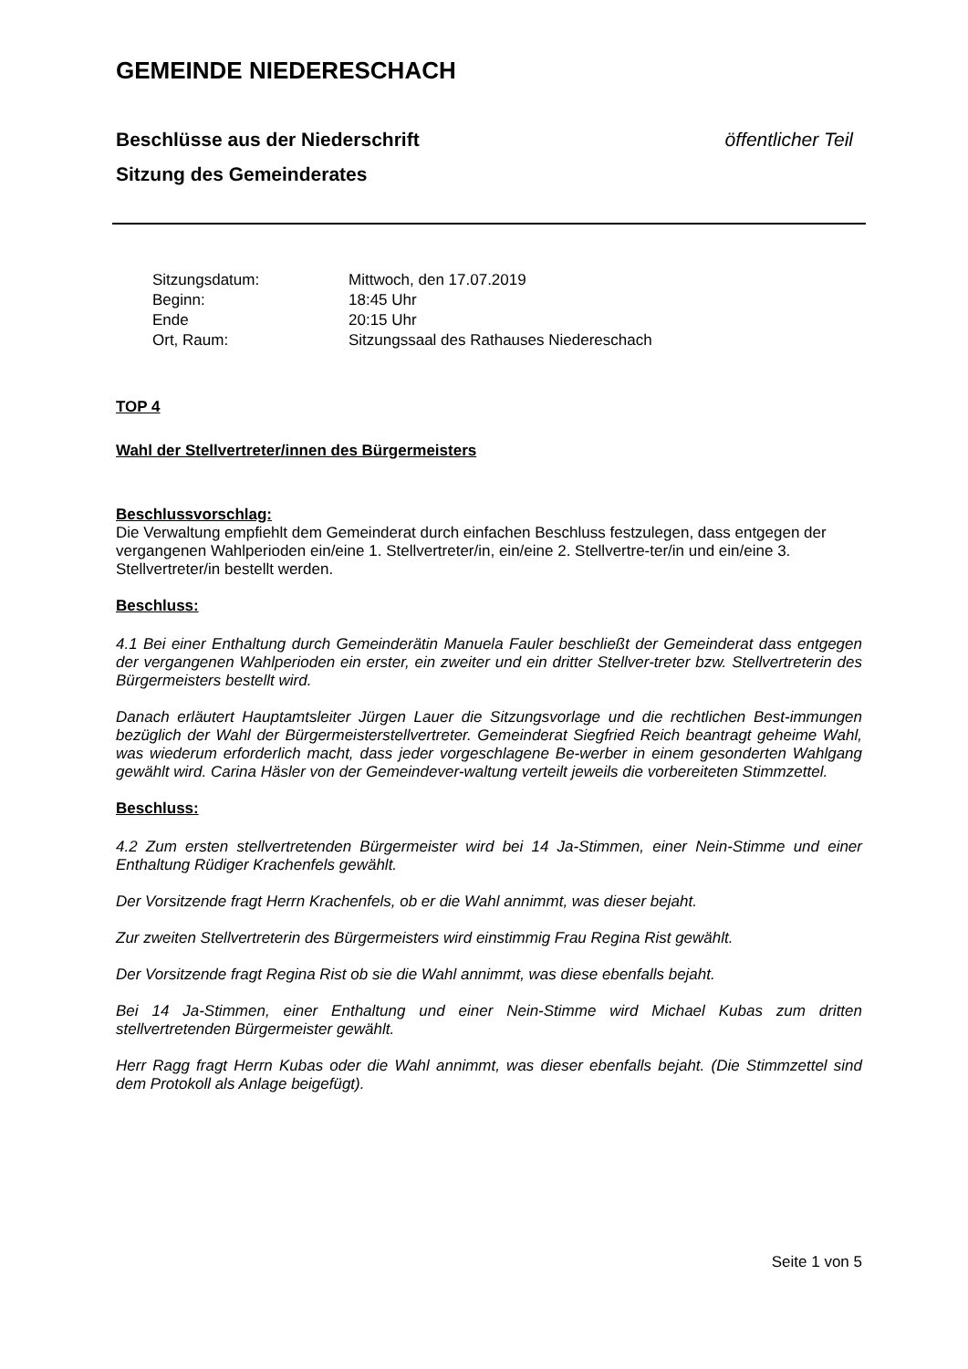GEMEINDE NIEDERESCHACH
Beschlüsse aus der Niederschrift
Sitzung des Gemeinderates öffentlicher Teil
| Sitzungsdatum: | Mittwoch, den 17.07.2019 |
| Beginn: | 18:45 Uhr |
| Ende | 20:15 Uhr |
| Ort, Raum: | Sitzungssaal des Rathauses Niedereschach |
TOP 4
Wahl der Stellvertreter/innen des Bürgermeisters
Beschlussvorschlag:
Die Verwaltung empfiehlt dem Gemeinderat durch einfachen Beschluss festzulegen, dass entgegen der vergangenen Wahlperioden ein/eine 1. Stellvertreter/in, ein/eine 2. Stellvertre-ter/in und ein/eine 3. Stellvertreter/in bestellt werden.
Beschluss:
4.1 Bei einer Enthaltung durch Gemeinderätin Manuela Fauler beschließt der Gemeinderat dass entgegen der vergangenen Wahlperioden ein erster, ein zweiter und ein dritter Stellver-treter bzw. Stellvertreterin des Bürgermeisters bestellt wird.
Danach erläutert Hauptamtsleiter Jürgen Lauer die Sitzungsvorlage und die rechtlichen Best-immungen bezüglich der Wahl der Bürgermeisterstellvertreter. Gemeinderat Siegfried Reich beantragt geheime Wahl, was wiederum erforderlich macht, dass jeder vorgeschlagene Be-werber in einem gesonderten Wahlgang gewählt wird. Carina Häsler von der Gemeindever-waltung verteilt jeweils die vorbereiteten Stimmzettel.
Beschluss:
4.2 Zum ersten stellvertretenden Bürgermeister wird bei 14 Ja-Stimmen, einer Nein-Stimme und einer Enthaltung Rüdiger Krachenfels gewählt.
Der Vorsitzende fragt Herrn Krachenfels, ob er die Wahl annimmt, was dieser bejaht.
Zur zweiten Stellvertreterin des Bürgermeisters wird einstimmig Frau Regina Rist gewählt.
Der Vorsitzende fragt Regina Rist ob sie die Wahl annimmt, was diese ebenfalls bejaht.
Bei 14 Ja-Stimmen, einer Enthaltung und einer Nein-Stimme wird Michael Kubas zum dritten stellvertretenden Bürgermeister gewählt.
Herr Ragg fragt Herrn Kubas oder die Wahl annimmt, was dieser ebenfalls bejaht. (Die Stimmzettel sind dem Protokoll als Anlage beigefügt).
Seite 1 von 5